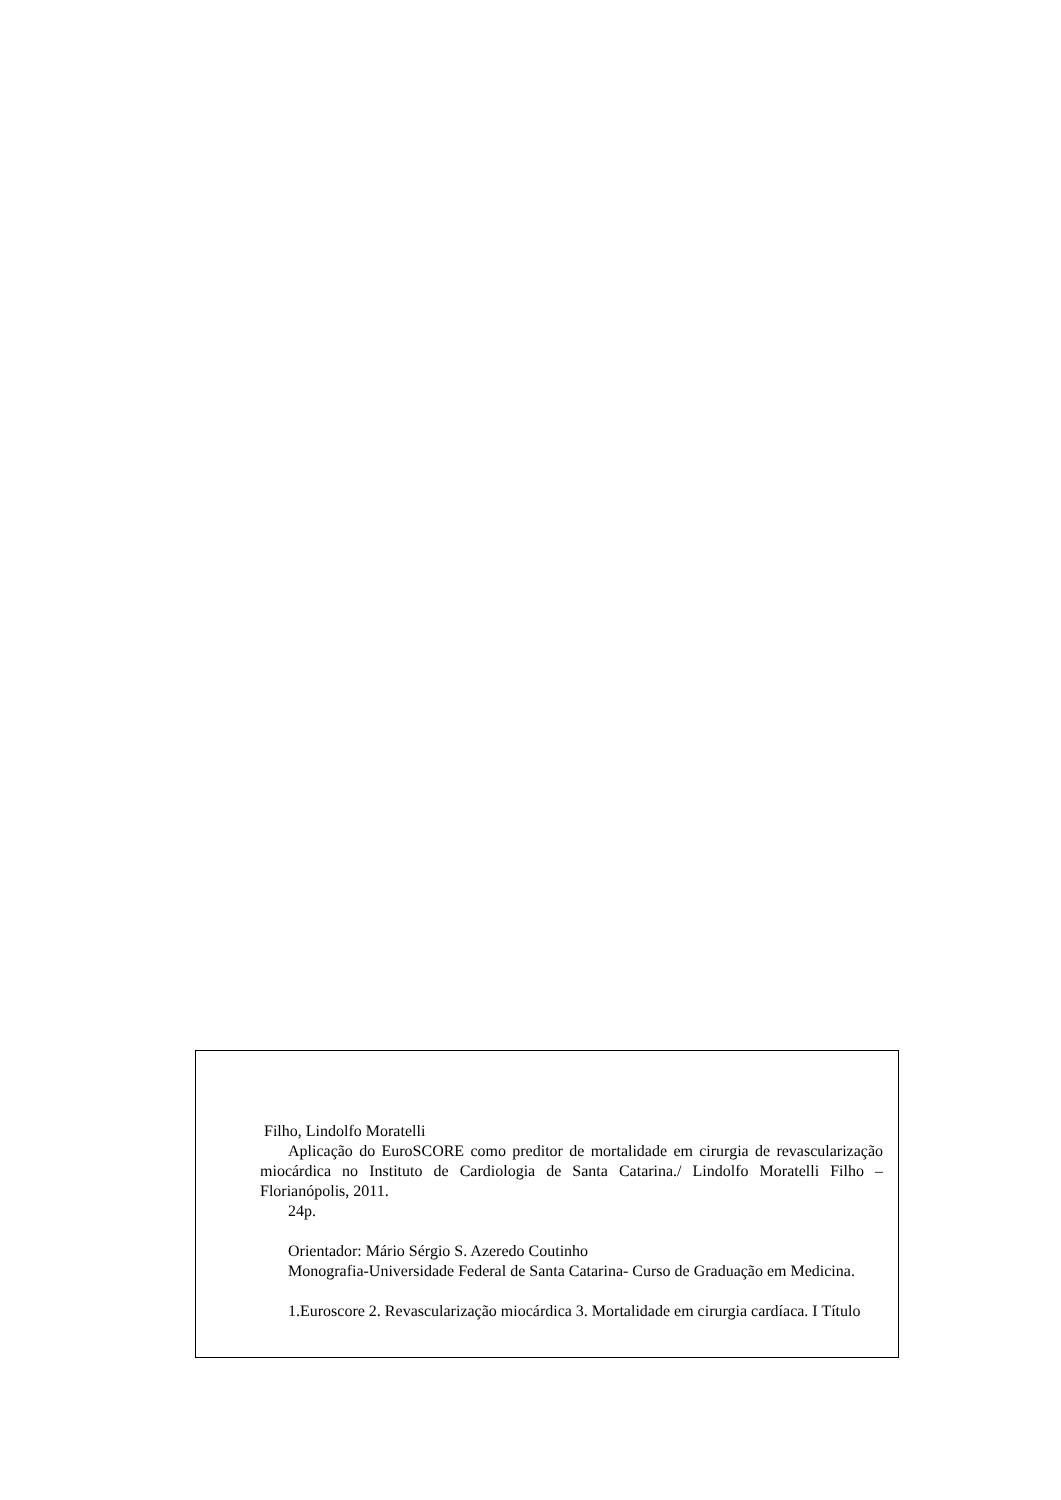Filho, Lindolfo Moratelli
Aplicação do EuroSCORE como preditor de mortalidade em cirurgia de revascularização miocárdica no Instituto de Cardiologia de Santa Catarina./ Lindolfo Moratelli Filho –Florianópolis, 2011.
24p.
Orientador: Mário Sérgio S. Azeredo Coutinho
Monografia-Universidade Federal de Santa Catarina- Curso de Graduação em Medicina.
1.Euroscore 2. Revascularização miocárdica 3. Mortalidade em cirurgia cardíaca. I Título